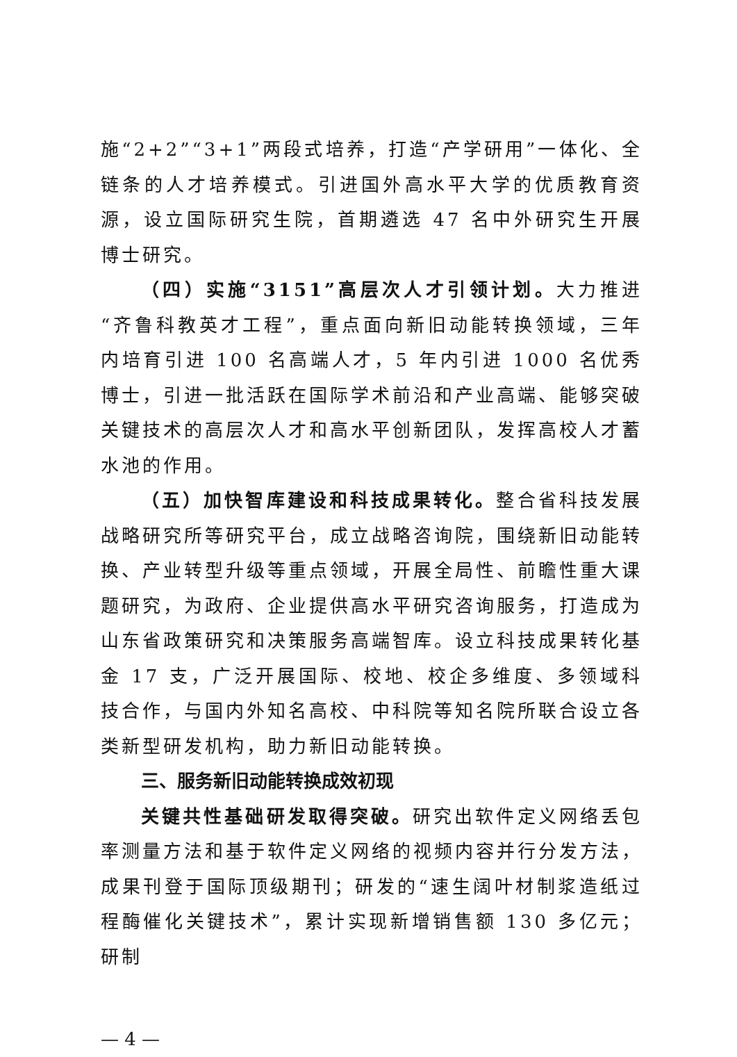施“2+2”“3+1”两段式培养，打造“产学研用”一体化、全链条的人才培养模式。引进国外高水平大学的优质教育资源，设立国际研究生院，首期遴选 47 名中外研究生开展博士研究。
（四）实施“3151”高层次人才引领计划。大力推进“齐鲁科教英才工程”，重点面向新旧动能转换领域，三年内培育引进 100 名高端人才，5 年内引进 1000 名优秀博士，引进一批活跃在国际学术前沿和产业高端、能够突破关键技术的高层次人才和高水平创新团队，发挥高校人才蓄水池的作用。
（五）加快智库建设和科技成果转化。整合省科技发展战略研究所等研究平台，成立战略咨询院，围绕新旧动能转换、产业转型升级等重点领域，开展全局性、前瞻性重大课题研究，为政府、企业提供高水平研究咨询服务，打造成为山东省政策研究和决策服务高端智库。设立科技成果转化基金 17 支，广泛开展国际、校地、校企多维度、多领域科技合作，与国内外知名高校、中科院等知名院所联合设立各类新型研发机构，助力新旧动能转换。
三、服务新旧动能转换成效初现
关键共性基础研发取得突破。研究出软件定义网络丢包率测量方法和基于软件定义网络的视频内容并行分发方法，成果刊登于国际顶级期刊；研发的“速生阔叶材制浆造纸过程酶催化关键技术”，累计实现新增销售额 130 多亿元；研制
— 4 —